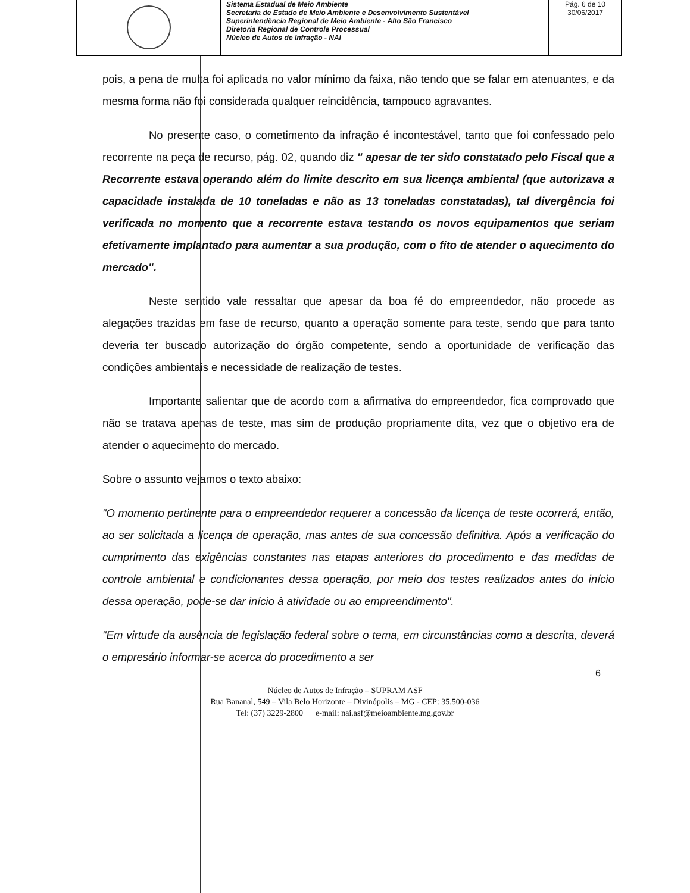Sistema Estadual de Meio Ambiente
Secretaria de Estado de Meio Ambiente e Desenvolvimento Sustentável
Superintendência Regional de Meio Ambiente - Alto São Francisco
Diretoria Regional de Controle Processual
Núcleo de Autos de Infração - NAI
Pág. 6 de 10
30/06/2017
pois, a pena de multa foi aplicada no valor mínimo da faixa, não tendo que se falar em atenuantes, e da mesma forma não foi considerada qualquer reincidência, tampouco agravantes.
No presente caso, o cometimento da infração é incontestável, tanto que foi confessado pelo recorrente na peça de recurso, pág. 02, quando diz " apesar de ter sido constatado pelo Fiscal que a Recorrente estava operando além do limite descrito em sua licença ambiental (que autorizava a capacidade instalada de 10 toneladas e não as 13 toneladas constatadas), tal divergência foi verificada no momento que a recorrente estava testando os novos equipamentos que seriam efetivamente implantado para aumentar a sua produção, com o fito de atender o aquecimento do mercado".
Neste sentido vale ressaltar que apesar da boa fé do empreendedor, não procede as alegações trazidas em fase de recurso, quanto a operação somente para teste, sendo que para tanto deveria ter buscado autorização do órgão competente, sendo a oportunidade de verificação das condições ambientais e necessidade de realização de testes.
Importante salientar que de acordo com a afirmativa do empreendedor, fica comprovado que não se tratava apenas de teste, mas sim de produção propriamente dita, vez que o objetivo era de atender o aquecimento do mercado.
Sobre o assunto vejamos o texto abaixo:
"O momento pertinente para o empreendedor requerer a concessão da licença de teste ocorrerá, então, ao ser solicitada a licença de operação, mas antes de sua concessão definitiva. Após a verificação do cumprimento das exigências constantes nas etapas anteriores do procedimento e das medidas de controle ambiental e condicionantes dessa operação, por meio dos testes realizados antes do início dessa operação, pode-se dar início à atividade ou ao empreendimento".
"Em virtude da ausência de legislação federal sobre o tema, em circunstâncias como a descrita, deverá o empresário informar-se acerca do procedimento a ser
6
Núcleo de Autos de Infração – SUPRAM ASF
Rua Bananal, 549 – Vila Belo Horizonte – Divinópolis – MG - CEP: 35.500-036
Tel: (37) 3229-2800 e-mail: nai.asf@meioambiente.mg.gov.br